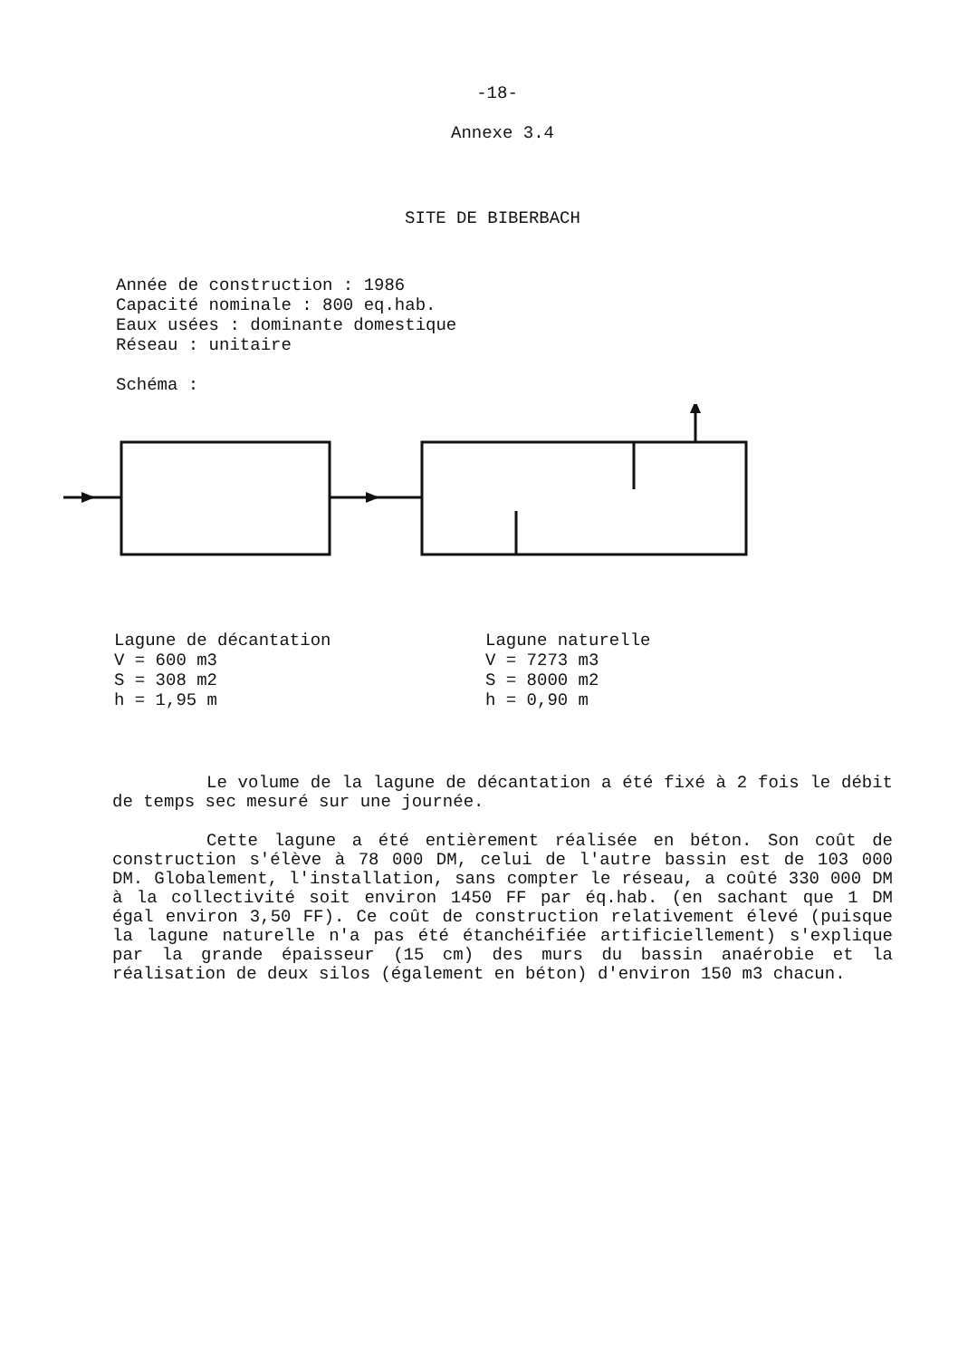-18-
Annexe 3.4
SITE DE BIBERBACH
Année de construction : 1986
Capacité nominale : 800 eq.hab.
Eaux usées : dominante domestique
Réseau : unitaire
Schéma :
Lagune de décantation
V = 600 m3
S = 308 m2
h = 1,95 m
Lagune naturelle
V = 7273 m3
S = 8000 m2
h = 0,90 m
Le volume de la lagune de décantation a été fixé à 2 fois le débit de temps sec mesuré sur une journée.
Cette lagune a été entièrement réalisée en béton. Son coût de construction s'élève à 78 000 DM, celui de l'autre bassin est de 103 000 DM. Globalement, l'installation, sans compter le réseau, a coûté 330 000 DM à la collectivité soit environ 1450 FF par éq.hab. (en sachant que 1 DM égal environ 3,50 FF). Ce coût de construction relativement élevé (puisque la lagune naturelle n'a pas été étanchéifiée artificiellement) s'explique par la grande épaisseur (15 cm) des murs du bassin anaérobie et la réalisation de deux silos (également en béton) d'environ 150 m3 chacun.